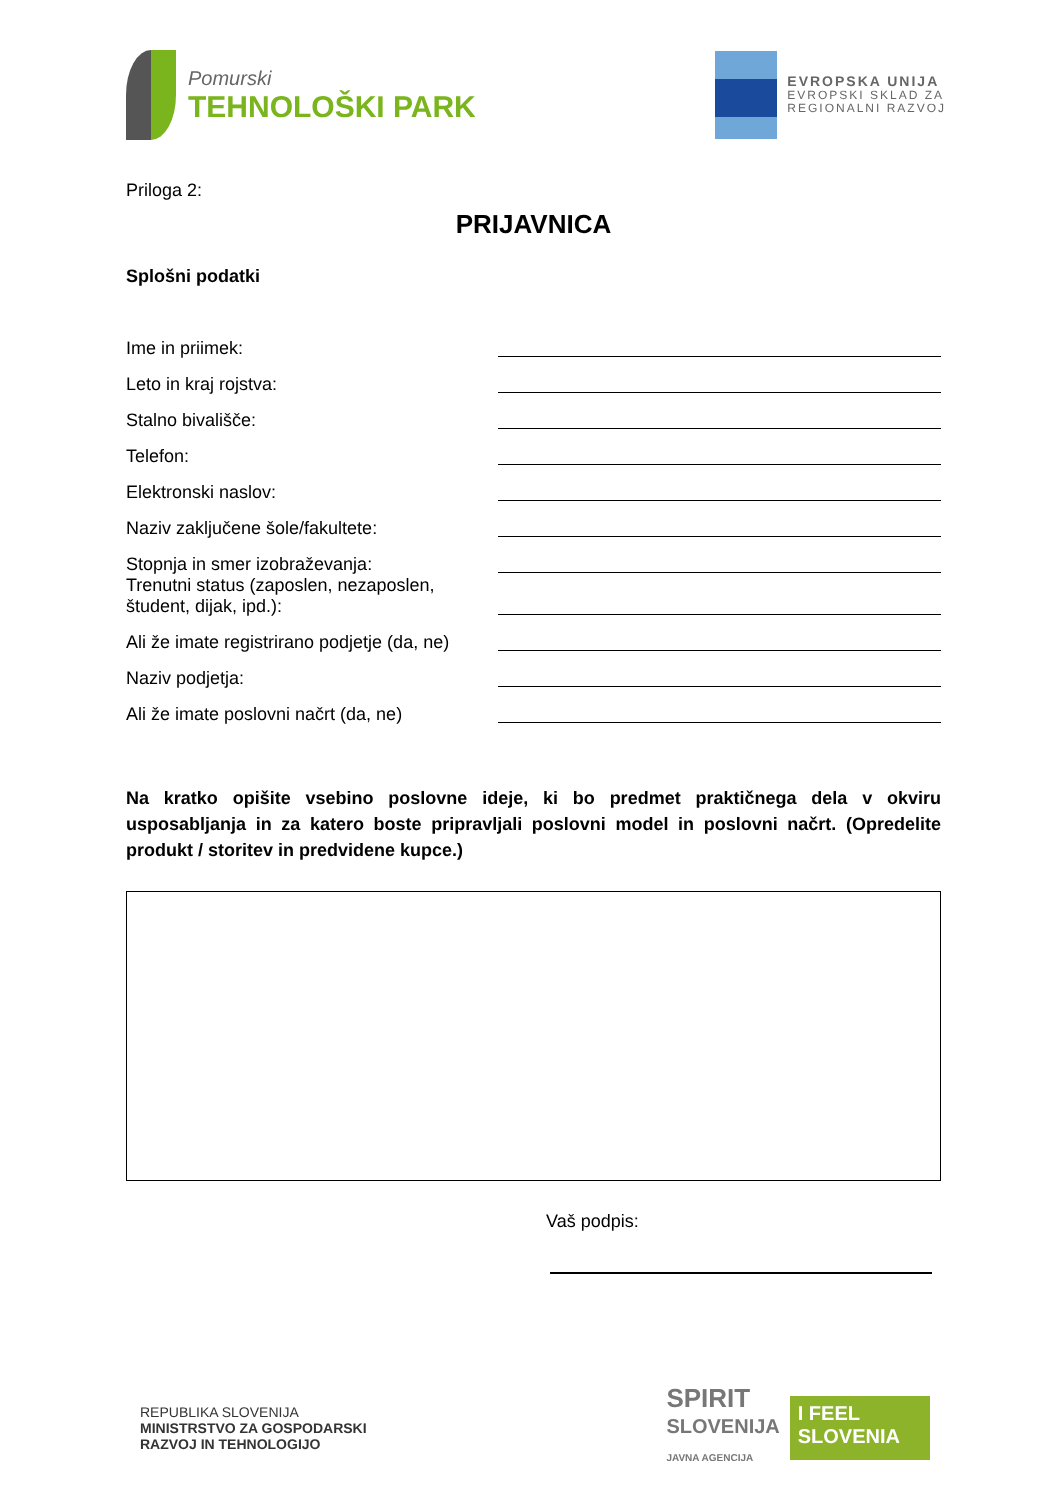Pomurski
TEHNOLOŠKI PARK
EVROPSKA UNIJA
EVROPSKI SKLAD ZA
REGIONALNI RAZVOJ
Priloga 2:
PRIJAVNICA
Splošni podatki
Ime in priimek:
Leto in kraj rojstva:
Stalno bivališče:
Telefon:
Elektronski naslov:
Naziv zaključene šole/fakultete:
Stopnja in smer izobraževanja:
Trenutni status (zaposlen, nezaposlen, študent, dijak, ipd.):
Ali že imate registrirano podjetje (da, ne)
Naziv podjetja:
Ali že imate poslovni načrt (da, ne)
Na kratko opišite vsebino poslovne ideje, ki bo predmet praktičnega dela v okviru usposabljanja in za katero boste pripravljali poslovni model in poslovni načrt. (Opredelite produkt / storitev in predvidene kupce.)
Vaš podpis:
REPUBLIKA SLOVENIJA
MINISTRSTVO ZA GOSPODARSKI
RAZVOJ IN TEHNOLOGIJO
SPIRIT
SLOVENIJA
JAVNA AGENCIJA
I FEEL
SLOVENIA